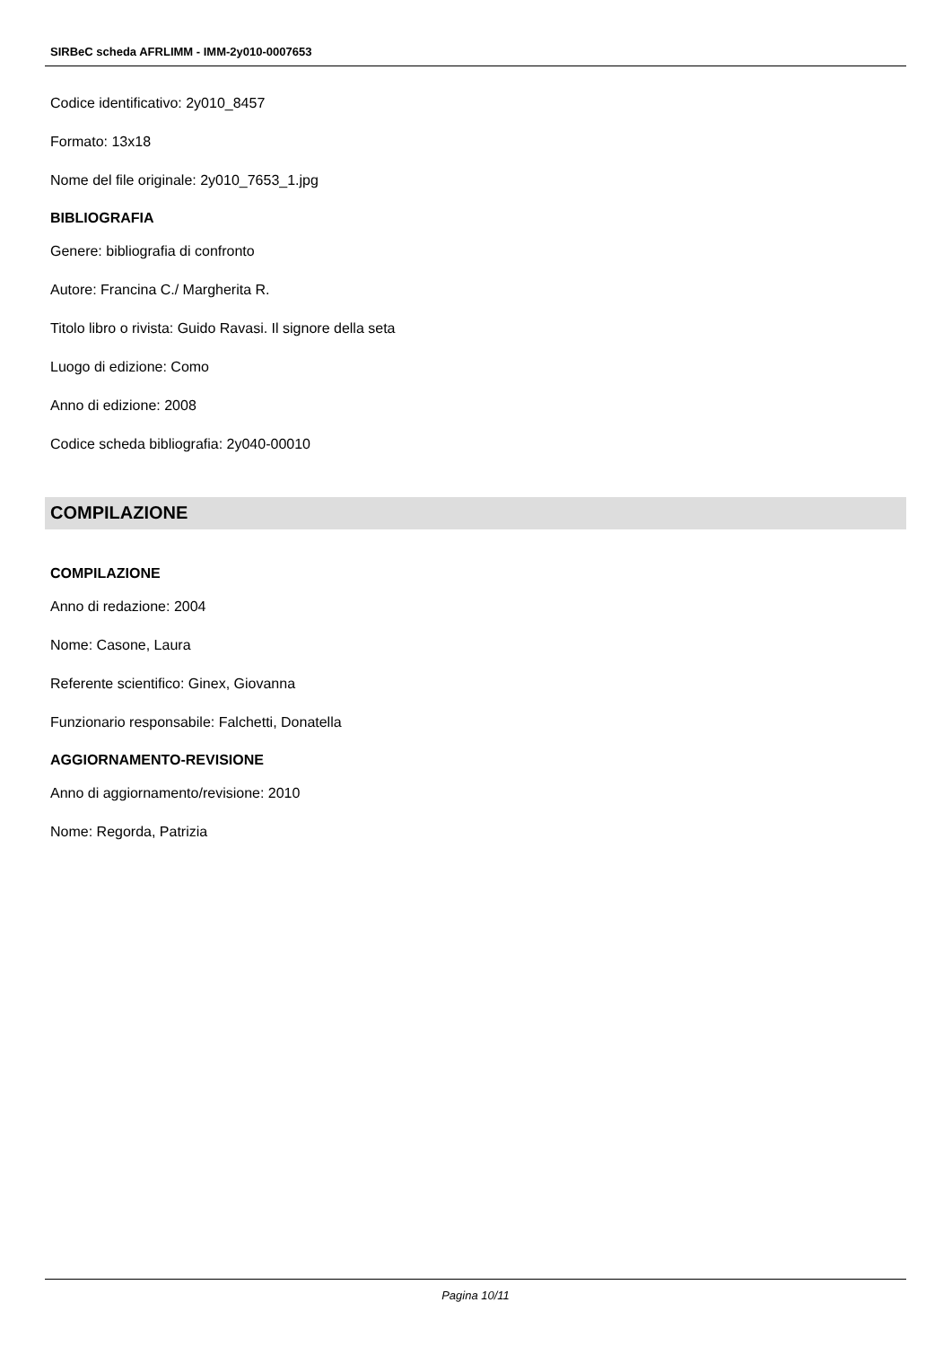SIRBeC scheda AFRLIMM - IMM-2y010-0007653
Codice identificativo: 2y010_8457
Formato: 13x18
Nome del file originale: 2y010_7653_1.jpg
BIBLIOGRAFIA
Genere: bibliografia di confronto
Autore: Francina C./ Margherita R.
Titolo libro o rivista: Guido Ravasi. Il signore della seta
Luogo di edizione: Como
Anno di edizione: 2008
Codice scheda bibliografia: 2y040-00010
COMPILAZIONE
COMPILAZIONE
Anno di redazione: 2004
Nome: Casone, Laura
Referente scientifico: Ginex, Giovanna
Funzionario responsabile: Falchetti, Donatella
AGGIORNAMENTO-REVISIONE
Anno di aggiornamento/revisione: 2010
Nome: Regorda, Patrizia
Pagina 10/11